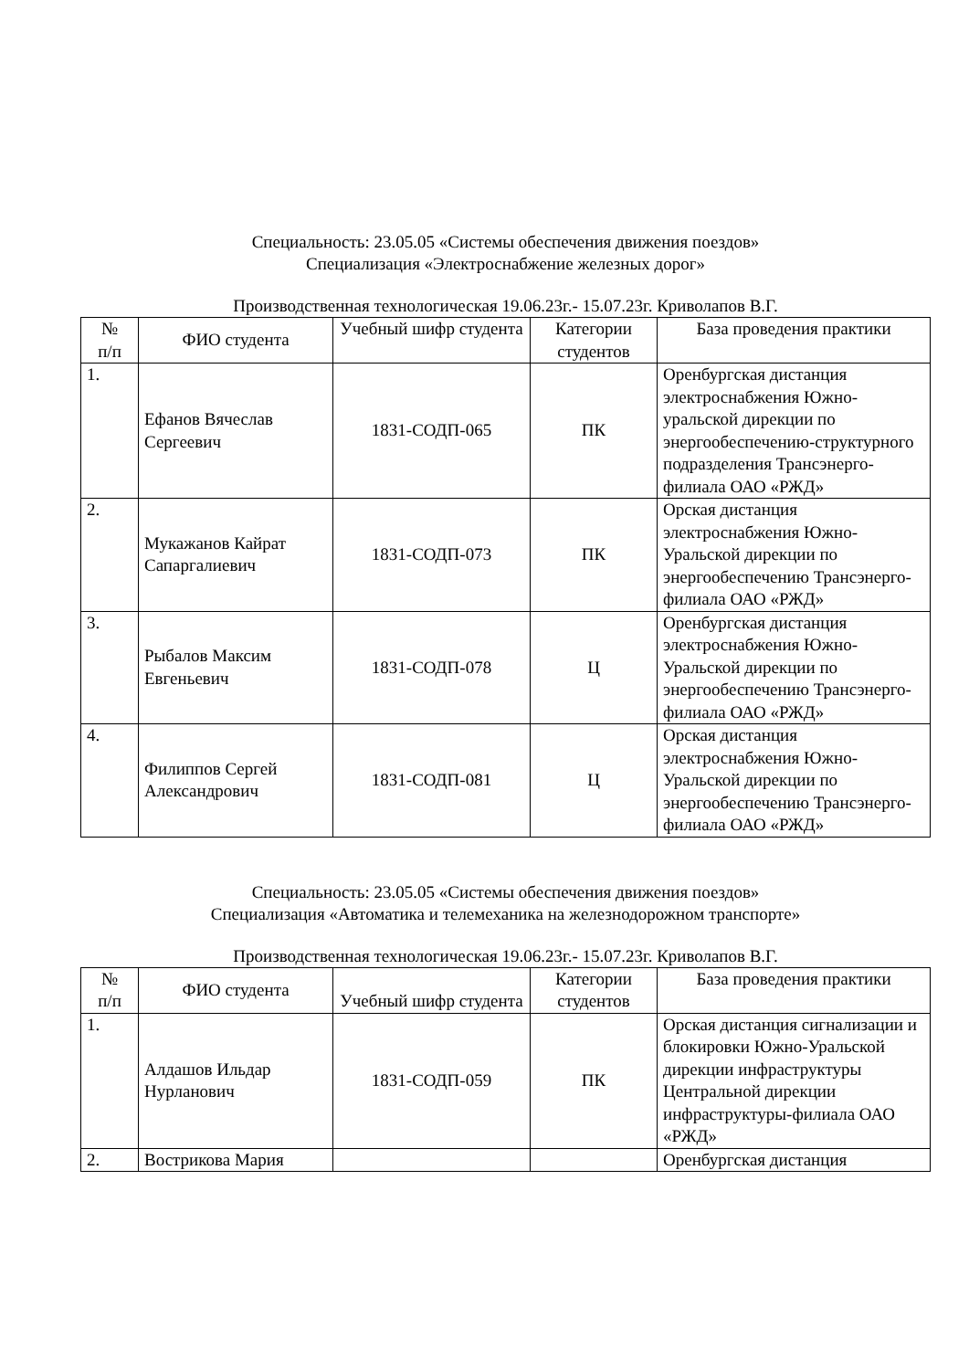Специальность: 23.05.05 «Системы обеспечения движения поездов»
Специализация «Электроснабжение железных дорог»
Производственная технологическая 19.06.23г.- 15.07.23г. Криволапов В.Г.
| № п/п | ФИО студента | Учебный шифр студента | Категории студентов | База проведения практики |
| 1. | Ефанов Вячеслав Сергеевич | 1831-СОДП-065 | ПК | Оренбургская дистанция электроснабжения Южно-уральской дирекции по энергообеспечению-структурного подразделения Трансэнерго-филиала ОАО «РЖД» |
| 2. | Мукажанов Кайрат Сапаргалиевич | 1831-СОДП-073 | ПК | Орская дистанция электроснабжения Южно-Уральской дирекции по энергообеспечению Трансэнерго- филиала ОАО «РЖД» |
| 3. | Рыбалов Максим Евгеньевич | 1831-СОДП-078 | Ц | Оренбургская дистанция электроснабжения Южно-Уральской дирекции по энергообеспечению Трансэнерго- филиала ОАО «РЖД» |
| 4. | Филиппов Сергей Александрович | 1831-СОДП-081 | Ц | Орская дистанция электроснабжения Южно-Уральской дирекции по энергообеспечению Трансэнерго- филиала ОАО «РЖД» |
Специальность: 23.05.05 «Системы обеспечения движения поездов»
Специализация «Автоматика и телемеханика на железнодорожном транспорте»
Производственная технологическая 19.06.23г.- 15.07.23г. Криволапов В.Г.
| № п/п | ФИО студента | Учебный шифр студента | Категории студентов | База проведения практики |
| 1. | Алдашов Ильдар Нурланович | 1831-СОДП-059 | ПК | Орская дистанция сигнализации и блокировки Южно-Уральской дирекции инфраструктуры Центральной дирекции инфраструктуры-филиала ОАО «РЖД» |
| 2. | Вострикова Мария | | | Оренбургская дистанция |